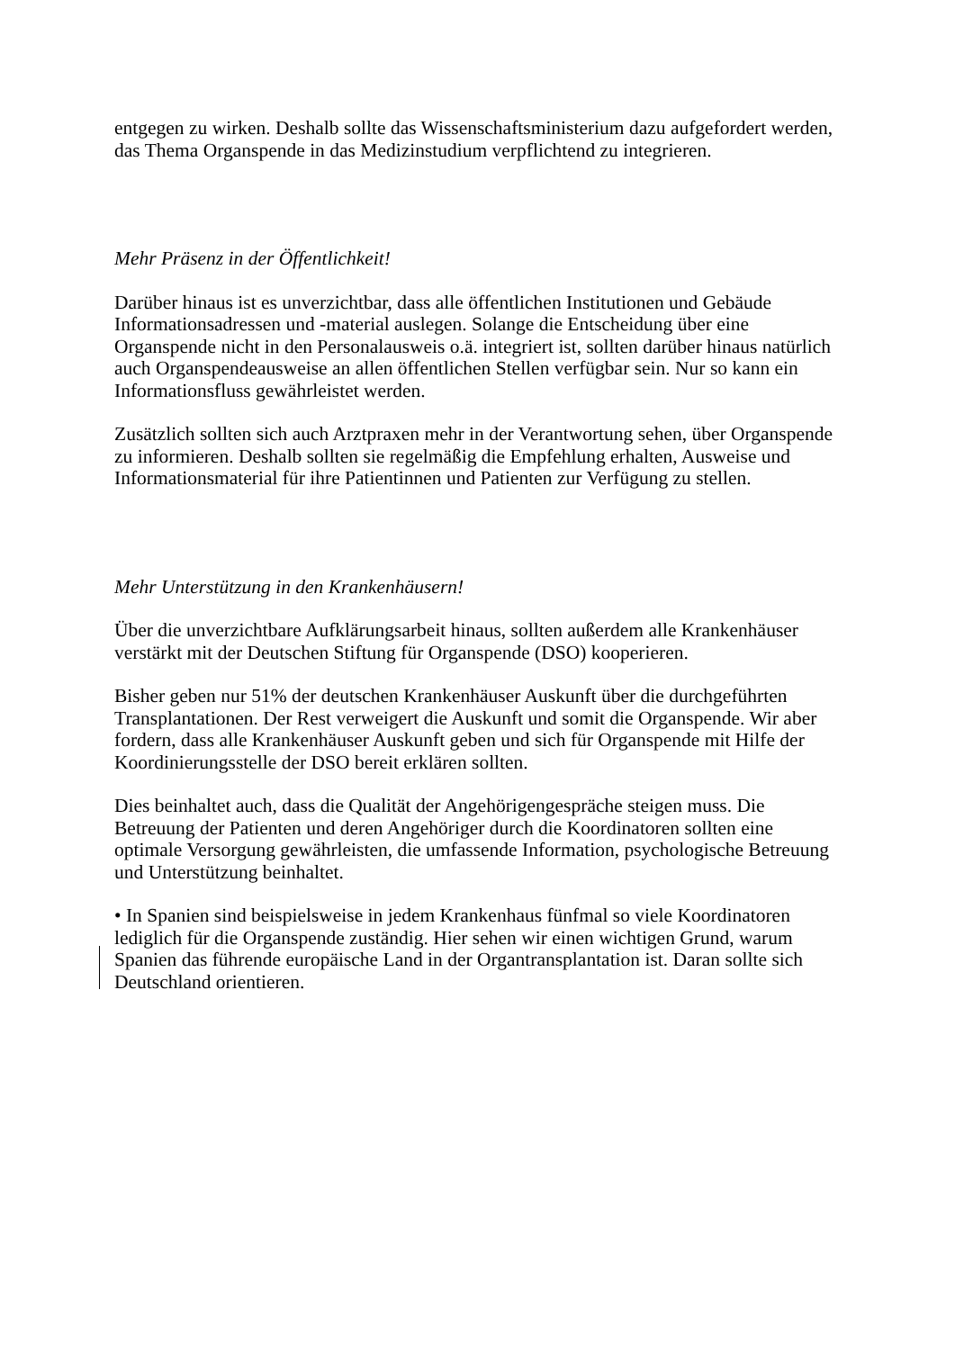entgegen zu wirken. Deshalb sollte das Wissenschaftsministerium dazu aufgefordert werden, das Thema Organspende in das Medizinstudium verpflichtend zu integrieren.
Mehr Präsenz in der Öffentlichkeit!
Darüber hinaus ist es unverzichtbar, dass alle öffentlichen Institutionen und Gebäude Informationsadressen und -material auslegen. Solange die Entscheidung über eine Organspende nicht in den Personalausweis o.ä. integriert ist, sollten darüber hinaus natürlich auch Organspendeausweise an allen öffentlichen Stellen verfügbar sein. Nur so kann ein Informationsfluss gewährleistet werden.
Zusätzlich sollten sich auch Arztpraxen mehr in der Verantwortung sehen, über Organspende zu informieren. Deshalb sollten sie regelmäßig die Empfehlung erhalten, Ausweise und Informationsmaterial für ihre Patientinnen und Patienten zur Verfügung zu stellen.
Mehr Unterstützung in den Krankenhäusern!
Über die unverzichtbare Aufklärungsarbeit hinaus, sollten außerdem alle Krankenhäuser verstärkt mit der Deutschen Stiftung für Organspende (DSO) kooperieren.
Bisher geben nur 51% der deutschen Krankenhäuser Auskunft über die durchgeführten Transplantationen. Der Rest verweigert die Auskunft und somit die Organspende. Wir aber fordern, dass alle Krankenhäuser Auskunft geben und sich für Organspende mit Hilfe der Koordinierungsstelle der DSO bereit erklären sollten.
Dies beinhaltet auch, dass die Qualität der Angehörigengespräche steigen muss. Die Betreuung der Patienten und deren Angehöriger durch die Koordinatoren sollten eine optimale Versorgung gewährleisten, die umfassende Information, psychologische Betreuung und Unterstützung beinhaltet.
• In Spanien sind beispielsweise in jedem Krankenhaus fünfmal so viele Koordinatoren lediglich für die Organspende zuständig. Hier sehen wir einen wichtigen Grund, warum Spanien das führende europäische Land in der Organtransplantation ist. Daran sollte sich Deutschland orientieren.